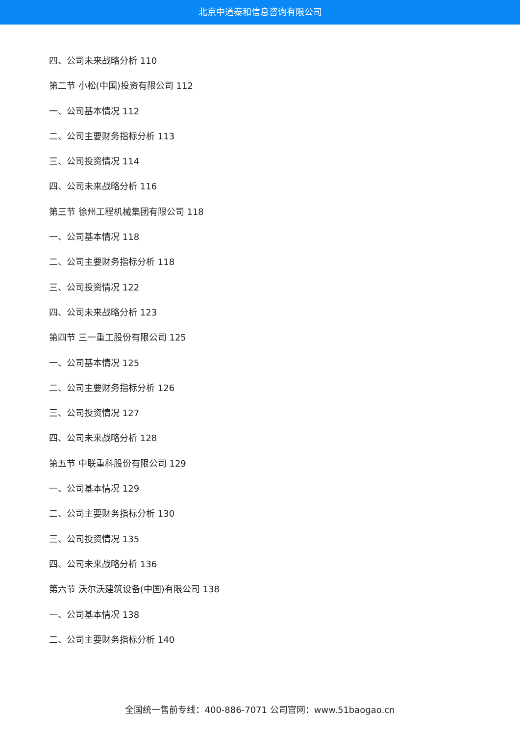北京中道泰和信息咨询有限公司
四、公司未来战略分析 110
第二节 小松(中国)投资有限公司 112
一、公司基本情况 112
二、公司主要财务指标分析 113
三、公司投资情况 114
四、公司未来战略分析 116
第三节 徐州工程机械集团有限公司 118
一、公司基本情况 118
二、公司主要财务指标分析 118
三、公司投资情况 122
四、公司未来战略分析 123
第四节 三一重工股份有限公司 125
一、公司基本情况 125
二、公司主要财务指标分析 126
三、公司投资情况 127
四、公司未来战略分析 128
第五节 中联重科股份有限公司 129
一、公司基本情况 129
二、公司主要财务指标分析 130
三、公司投资情况 135
四、公司未来战略分析 136
第六节 沃尔沃建筑设备(中国)有限公司 138
一、公司基本情况 138
二、公司主要财务指标分析 140
全国统一售前专线：400-886-7071 公司官网：www.51baogao.cn